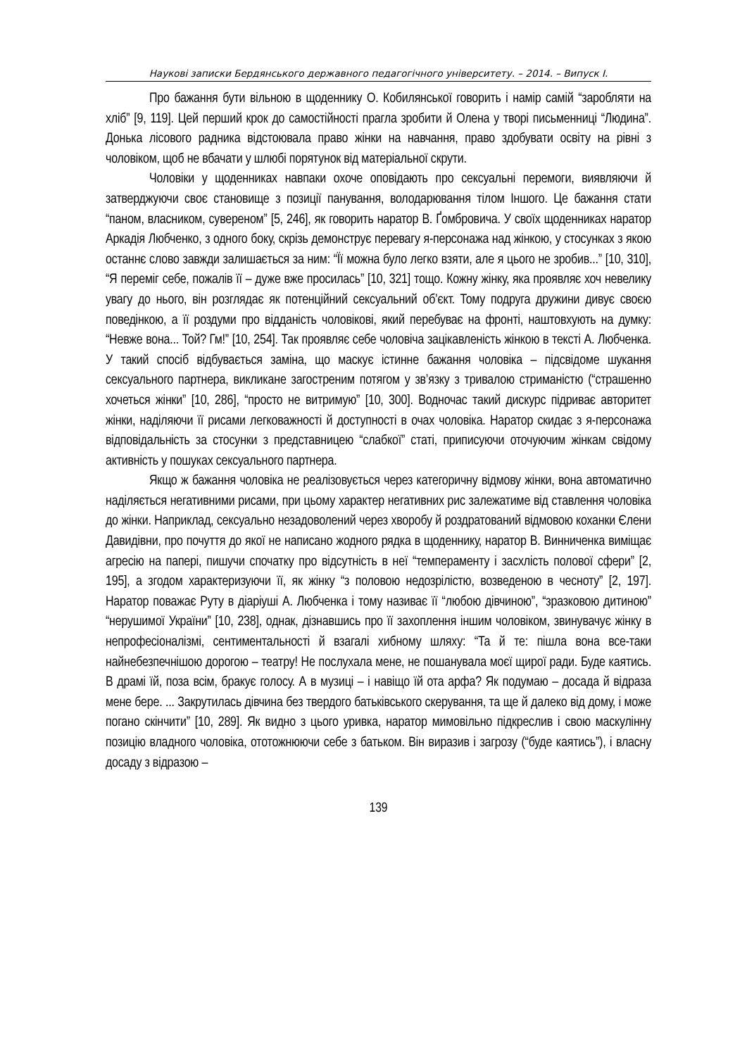Наукові записки Бердянського державного педагогічного університету. – 2014. – Випуск I.
Про бажання бути вільною в щоденнику О. Кобилянської говорить і намір самій “заробляти на хліб” [9, 119]. Цей перший крок до самостійності прагла зробити й Олена у творі письменниці “Людина”. Донька лісового радника відстоювала право жінки на навчання, право здобувати освіту на рівні з чоловіком, щоб не вбачати у шлюбі порятунок від матеріальної скрути.
Чоловіки у щоденниках навпаки охоче оповідають про сексуальні перемоги, виявляючи й затверджуючи своє становище з позиції панування, володарювання тілом Іншого. Це бажання стати “паном, власником, сувереном” [5, 246], як говорить наратор В. Ґомбровича. У своїх щоденниках наратор Аркадія Любченко, з одного боку, скрізь демонструє перевагу я-персонажа над жінкою, у стосунках з якою останнє слово завжди залишається за ним: “Її можна було легко взяти, але я цього не зробив...” [10, 310], “Я переміг себе, пожалів її – дуже вже просилась” [10, 321] тощо. Кожну жінку, яка проявляє хоч невелику увагу до нього, він розглядає як потенційний сексуальний об’єкт. Тому подруга дружини дивує своєю поведінкою, а її роздуми про відданість чоловікові, який перебуває на фронті, наштовхують на думку: “Невже вона... Той? Гм!” [10, 254]. Так проявляє себе чоловіча зацікавленість жінкою в тексті А. Любченка. У такий спосіб відбувається заміна, що маскує істинне бажання чоловіка – підсвідоме шукання сексуального партнера, викликане загостреним потягом у зв’язку з тривалою стриманістю (“страшенно хочеться жінки” [10, 286], “просто не витримую” [10, 300]. Водночас такий дискурс підриває авторитет жінки, наділяючи її рисами легковажності й доступності в очах чоловіка. Наратор скидає з я-персонажа відповідальність за стосунки з представницею “слабкої” статі, приписуючи оточуючим жінкам свідому активність у пошуках сексуального партнера.
Якщо ж бажання чоловіка не реалізовується через категоричну відмову жінки, вона автоматично наділяється негативними рисами, при цьому характер негативних рис залежатиме від ставлення чоловіка до жінки. Наприклад, сексуально незадоволений через хворобу й роздратований відмовою коханки Єлени Давидівни, про почуття до якої не написано жодного рядка в щоденнику, наратор В. Винниченка виміщає агресію на папері, пишучи спочатку про відсутність в неї “темпераменту і засхлість полової сфери” [2, 195], а згодом характеризуючи її, як жінку “з половою недозрілістю, возведеною в чесноту” [2, 197]. Наратор поважає Руту в діаріуші А. Любченка і тому називає її “любою дівчиною”, “зразковою дитиною” “нерушимої України” [10, 238], однак, дізнавшись про її захоплення іншим чоловіком, звинувачує жінку в непрофесіоналізмі, сентиментальності й взагалі хибному шляху: “Та й те: пішла вона все-таки найнебезпечнішою дорогою – театру! Не послухала мене, не пошанувала моєї щирої ради. Буде каятись. В драмі їй, поза всім, бракує голосу. А в музиці – і навіщо їй ота арфа? Як подумаю – досада й відраза мене бере. ... Закрутилась дівчина без твердого батьківського скерування, та ще й далеко від дому, і може погано скінчити” [10, 289]. Як видно з цього уривка, наратор мимовільно підкреслив і свою маскулінну позицію владного чоловіка, ототожнюючи себе з батьком. Він виразив і загрозу (“буде каятись”), і власну досаду з відразою –
139